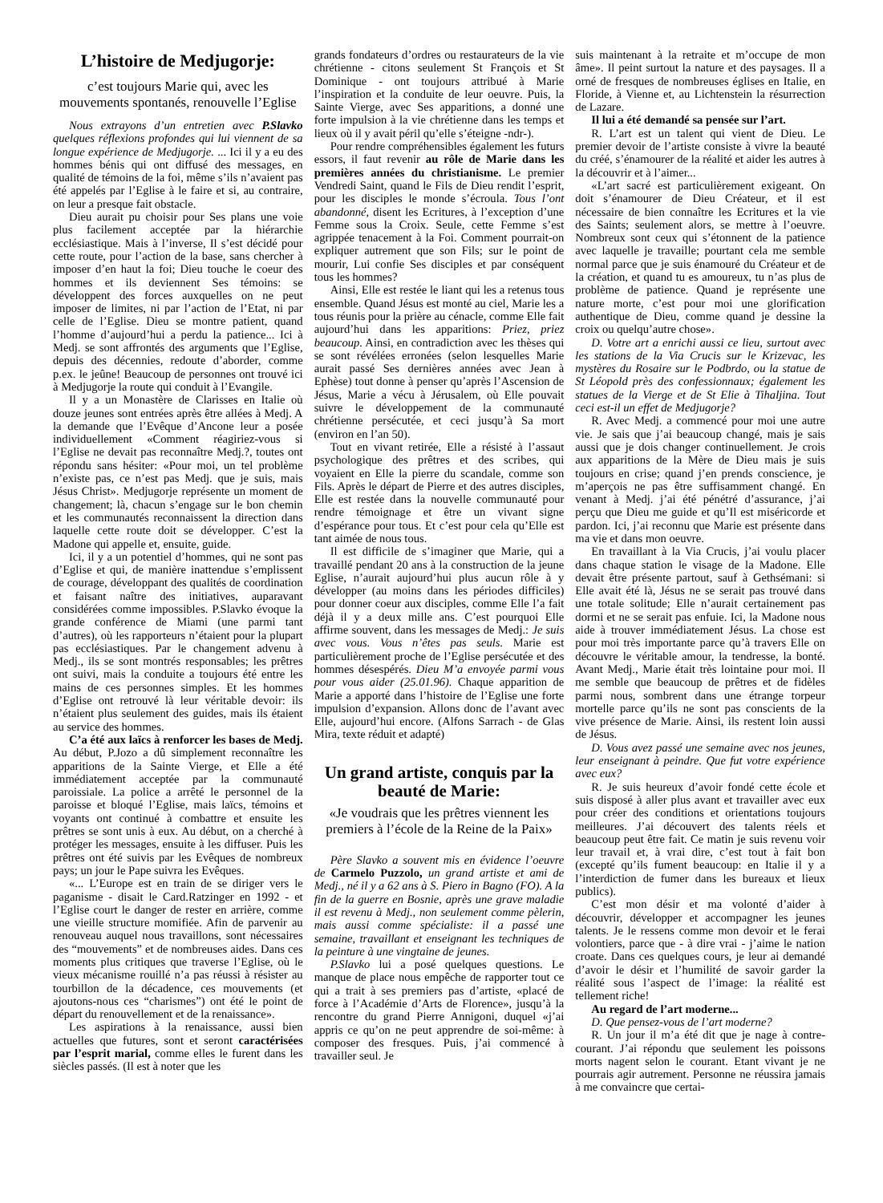L’histoire de Medjugorje:
c’est toujours Marie qui, avec les mouvements spontanés, renouvelle l’Eglise
Nous extrayons d’un entretien avec P.Slavko quelques réflexions profondes qui lui viennent de sa longue expérience de Medjugorje. ... Ici il y a eu des hommes bénis qui ont diffusé des messages, en qualité de témoins de la foi, même s’ils n’avaient pas été appelés par l’Eglise à le faire et si, au contraire, on leur a presque fait obstacle.
Dieu aurait pu choisir pour Ses plans une voie plus facilement acceptée par la hiérarchie ecclésiastique. Mais à l’inverse, Il s’est décidé pour cette route, pour l’action de la base, sans chercher à imposer d’en haut la foi; Dieu touche le coeur des hommes et ils deviennent Ses témoins: se développent des forces auxquelles on ne peut imposer de limites, ni par l’action de l’Etat, ni par celle de l’Eglise. Dieu se montre patient, quand l’homme d’aujourd’hui a perdu la patience... Ici à Medj. se sont affrontés des arguments que l’Eglise, depuis des décennies, redoute d’aborder, comme p.ex. le jeûne! Beaucoup de personnes ont trouvé ici à Medjugorje la route qui conduit à l’Evangile.
Il y a un Monastère de Clarisses en Italie où douze jeunes sont entrées après être allées à Medj. A la demande que l’Evêque d’Ancone leur a posée individuellement «Comment réagiriez-vous si l’Eglise ne devait pas reconnaître Medj.?, toutes ont répondu sans hésiter: «Pour moi, un tel problème n’existe pas, ce n’est pas Medj. que je suis, mais Jésus Christ». Medjugorje représente un moment de changement; là, chacun s’engage sur le bon chemin et les communautés reconnaissent la direction dans laquelle cette route doit se développer. C’est la Madone qui appelle et, ensuite, guide.
Ici, il y a un potentiel d’hommes, qui ne sont pas d’Eglise et qui, de manière inattendue s’emplissent de courage, développant des qualités de coordination et faisant naître des initiatives, auparavant considérées comme impossibles. P.Slavko évoque la grande conférence de Miami (une parmi tant d’autres), où les rapporteurs n’étaient pour la plupart pas ecclésiastiques. Par le changement advenu à Medj., ils se sont montrés responsables; les prêtres ont suivi, mais la conduite a toujours été entre les mains de ces personnes simples. Et les hommes d’Eglise ont retrouvé là leur véritable devoir: ils n’étaient plus seulement des guides, mais ils étaient au service des hommes.
C’a été aux laïcs à renforcer les bases de Medj. Au début, P.Jozo a dû simplement reconnaître les apparitions de la Sainte Vierge, et Elle a été immédiatement acceptée par la communauté paroissiale. La police a arrêté le personnel de la paroisse et bloqué l’Eglise, mais laïcs, témoins et voyants ont continué à combattre et ensuite les prêtres se sont unis à eux. Au début, on a cherché à protéger les messages, ensuite à les diffuser. Puis les prêtres ont été suivis par les Evêques de nombreux pays; un jour le Pape suivra les Evêques.
«... L’Europe est en train de se diriger vers le paganisme - disait le Card.Ratzinger en 1992 - et l’Eglise court le danger de rester en arrière, comme une vieille structure momifiée. Afin de parvenir au renouveau auquel nous travaillons, sont nécessaires des “mouvements” et de nombreuses aides. Dans ces moments plus critiques que traverse l’Eglise, où le vieux mécanisme rouillé n’a pas réussi à résister au tourbillon de la décadence, ces mouvements (et ajoutons-nous ces “charismes”) ont été le point de départ du renouvellement et de la renaissance».
Les aspirations à la renaissance, aussi bien actuelles que futures, sont et seront caractérisées par l’esprit marial, comme elles le furent dans les siècles passés. (Il est à noter que les
grands fondateurs d’ordres ou restaurateurs de la vie chrétienne - citons seulement St François et St Dominique - ont toujours attribué à Marie l’inspiration et la conduite de leur oeuvre. Puis, la Sainte Vierge, avec Ses apparitions, a donné une forte impulsion à la vie chrétienne dans les temps et lieux où il y avait péril qu’elle s’éteigne -ndr-).
Pour rendre compréhensibles également les futurs essors, il faut revenir au rôle de Marie dans les premières années du christianisme. Le premier Vendredi Saint, quand le Fils de Dieu rendit l’esprit, pour les disciples le monde s’écroula. Tous l’ont abandonné, disent les Ecritures, à l’exception d’une Femme sous la Croix. Seule, cette Femme s’est agrippée tenacement à la Foi. Comment pourrait-on expliquer autrement que son Fils; sur le point de mourir, Lui confie Ses disciples et par conséquent tous les hommes?
Ainsi, Elle est restée le liant qui les a retenus tous ensemble. Quand Jésus est monté au ciel, Marie les a tous réunis pour la prière au cénacle, comme Elle fait aujourd’hui dans les apparitions: Priez, priez beaucoup. Ainsi, en contradiction avec les thèses qui se sont révélées erronées (selon lesquelles Marie aurait passé Ses dernières années avec Jean à Ephèse) tout donne à penser qu’après l’Ascension de Jésus, Marie a vécu à Jérusalem, où Elle pouvait suivre le développement de la communauté chrétienne persécutée, et ceci jusqu’à Sa mort (environ en l’an 50).
Tout en vivant retirée, Elle a résisté à l’assaut psychologique des prêtres et des scribes, qui voyaient en Elle la pierre du scandale, comme son Fils. Après le départ de Pierre et des autres disciples, Elle est restée dans la nouvelle communauté pour rendre témoignage et être un vivant signe d’espérance pour tous. Et c’est pour cela qu’Elle est tant aimée de nous tous.
Il est difficile de s’imaginer que Marie, qui a travaillé pendant 20 ans à la construction de la jeune Eglise, n’aurait aujourd’hui plus aucun rôle à y développer (au moins dans les périodes difficiles) pour donner coeur aux disciples, comme Elle l’a fait déjà il y a deux mille ans. C’est pourquoi Elle affirme souvent, dans les messages de Medj.: Je suis avec vous. Vous n’êtes pas seuls. Marie est particulièrement proche de l’Eglise persécutée et des hommes désespérés. Dieu M’a envoyée parmi vous pour vous aider (25.01.96). Chaque apparition de Marie a apporté dans l’histoire de l’Eglise une forte impulsion d’expansion. Allons donc de l’avant avec Elle, aujourd’hui encore. (Alfons Sarrach - de Glas Mira, texte réduit et adapté)
Un grand artiste, conquis par la beauté de Marie:
«Je voudrais que les prêtres viennent les premiers à l’école de la Reine de la Paix»
Père Slavko a souvent mis en évidence l’oeuvre de Carmelo Puzzolo, un grand artiste et ami de Medj., né il y a 62 ans à S. Piero in Bagno (FO). A la fin de la guerre en Bosnie, après une grave maladie il est revenu à Medj., non seulement comme pèlerin, mais aussi comme spécialiste: il a passé une semaine, travaillant et enseignant les techniques de la peinture à une vingtaine de jeunes.
P.Slavko lui a posé quelques questions. Le manque de place nous empêche de rapporter tout ce qui a trait à ses premiers pas d’artiste, «placé de force à l’Académie d’Arts de Florence», jusqu’à la rencontre du grand Pierre Annigoni, duquel «j’ai appris ce qu’on ne peut apprendre de soi-même: à composer des fresques. Puis, j’ai commencé à travailler seul. Je
suis maintenant à la retraite et m’occupe de mon âme». Il peint surtout la nature et des paysages. Il a orné de fresques de nombreuses églises en Italie, en Floride, à Vienne et, au Lichtenstein la résurrection de Lazare.
Il lui a été demandé sa pensée sur l’art.
R. L’art est un talent qui vient de Dieu. Le premier devoir de l’artiste consiste à vivre la beauté du créé, s’énamourer de la réalité et aider les autres à la découvrir et à l’aimer...
«L’art sacré est particulièrement exigeant. On doit s’énamourer de Dieu Créateur, et il est nécessaire de bien connaître les Ecritures et la vie des Saints; seulement alors, se mettre à l’oeuvre. Nombreux sont ceux qui s’étonnent de la patience avec laquelle je travaille; pourtant cela me semble normal parce que je suis énamouré du Créateur et de la création, et quand tu es amoureux, tu n’as plus de problème de patience. Quand je représente une nature morte, c’est pour moi une glorification authentique de Dieu, comme quand je dessine la croix ou quelqu’autre chose».
D. Votre art a enrichi aussi ce lieu, surtout avec les stations de la Via Crucis sur le Krizevac, les mystères du Rosaire sur le Podbrdo, ou la statue de St Léopold près des confessionnaux; également les statues de la Vierge et de St Elie à Tihaljina. Tout ceci est-il un effet de Medjugorje?
R. Avec Medj. a commencé pour moi une autre vie. Je sais que j’ai beaucoup changé, mais je sais aussi que je dois changer continuellement. Je crois aux apparitions de la Mère de Dieu mais je suis toujours en crise; quand j’en prends conscience, je m’aperçois ne pas être suffisamment changé. En venant à Medj. j’ai été pénétré d’assurance, j’ai perçu que Dieu me guide et qu’Il est miséricorde et pardon. Ici, j’ai reconnu que Marie est présente dans ma vie et dans mon oeuvre.
En travaillant à la Via Crucis, j’ai voulu placer dans chaque station le visage de la Madone. Elle devait être présente partout, sauf à Gethsémani: si Elle avait été là, Jésus ne se serait pas trouvé dans une totale solitude; Elle n’aurait certainement pas dormi et ne se serait pas enfuie. Ici, la Madone nous aide à trouver immédiatement Jésus. La chose est pour moi très importante parce qu’à travers Elle on découvre le véritable amour, la tendresse, la bonté. Avant Medj., Marie était très lointaine pour moi. Il me semble que beaucoup de prêtres et de fidèles parmi nous, sombrent dans une étrange torpeur mortelle parce qu’ils ne sont pas conscients de la vive présence de Marie. Ainsi, ils restent loin aussi de Jésus.
D. Vous avez passé une semaine avec nos jeunes, leur enseignant à peindre. Que fut votre expérience avec eux?
R. Je suis heureux d’avoir fondé cette école et suis disposé à aller plus avant et travailler avec eux pour créer des conditions et orientations toujours meilleures. J’ai découvert des talents réels et beaucoup peut être fait. Ce matin je suis revenu voir leur travail et, à vrai dire, c’est tout à fait bon (excepté qu’ils fument beaucoup: en Italie il y a l’interdiction de fumer dans les bureaux et lieux publics).
C’est mon désir et ma volonté d’aider à découvrir, développer et accompagner les jeunes talents. Je le ressens comme mon devoir et le ferai volontiers, parce que - à dire vrai - j’aime le nation croate. Dans ces quelques cours, je leur ai demandé d’avoir le désir et l’humilité de savoir garder la réalité sous l’aspect de l’image: la réalité est tellement riche!
Au regard de l’art moderne...
D. Que pensez-vous de l’art moderne?
R. Un jour il m’a été dit que je nage à contre-courant. J’ai répondu que seulement les poissons morts nagent selon le courant. Etant vivant je ne pourrais agir autrement. Personne ne réussira jamais à me convaincre que certai-